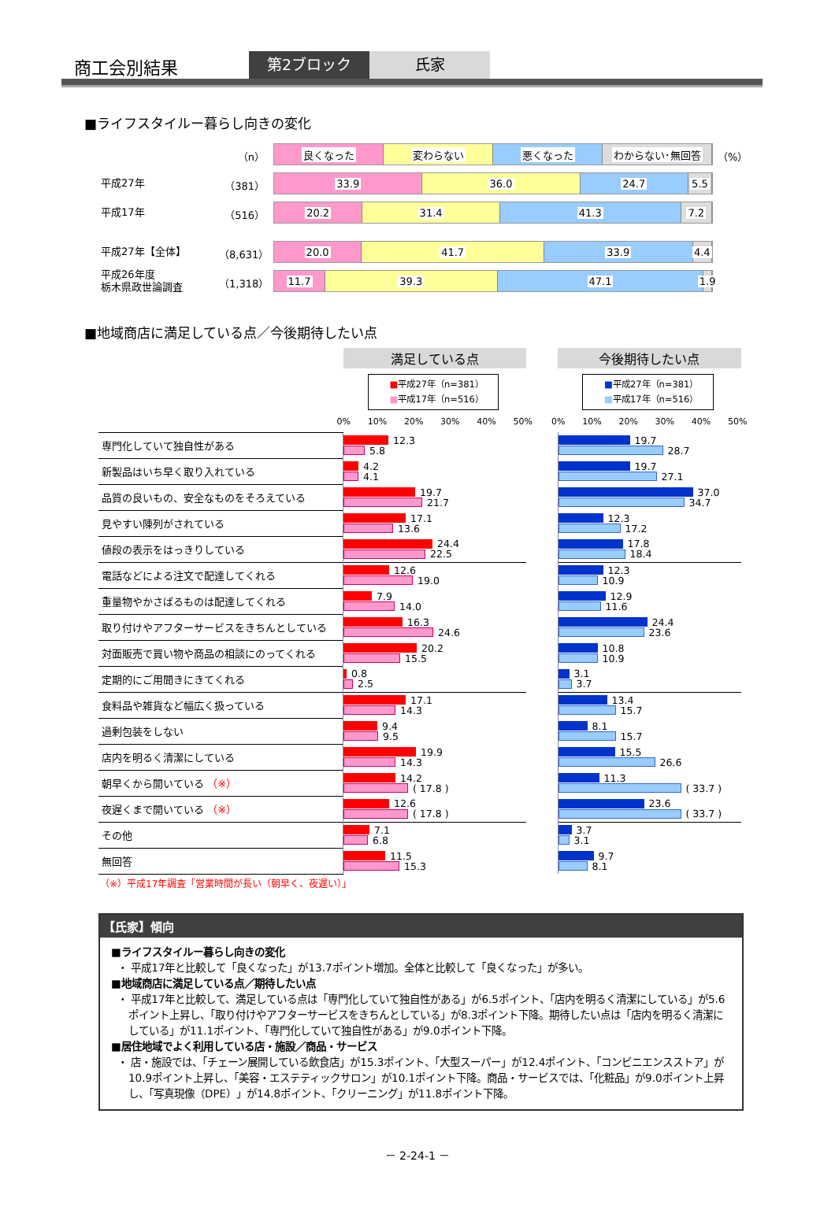商工会別結果
第2ブロック
氏家
■ライフスタイルー暮らし向きの変化
（n）
良くなった 変わらない 悪くなった わからない･無回答
（%）
平成27年
（381）
33.9 36.0 24.7 5.5
平成17年
（516）
20.2 31.4 41.3 7.2
平成27年【全体】
（8,631）
20.0 41.7 33.9 4.4
平成26年度
栃木県政世論調査
（1,318）
11.7 39.3 47.1 1.9
■地域商店に満足している点／今後期待したい点
| | 満足している点 | | 今後期待したい点 |
| | ■ 平成27年（n=381） ■ 平成17年（n=516） | | ■ 平成27年（n=381） ■ 平成17年（n=516） |
| | 0% 10% 20% 30% 40% 50% | | 0% 10% 20% 30% 40% 50% |
| 専門化していて独自性がある | 12.3 5.8 | | 19.7 28.7 |
| 新製品はいち早く取り入れている | 4.2 4.1 | | 19.7 27.1 |
| 品質の良いもの、安全なものをそろえている | 19.7 21.7 | | 37.0 34.7 |
| 見やすい陳列がされている | 17.1 13.6 | | 12.3 17.2 |
| 値段の表示をはっきりしている | 24.4 22.5 | | 17.8 18.4 |
| 電話などによる注文で配達してくれる | 12.6 19.0 | | 12.3 10.9 |
| 重量物やかさばるものは配達してくれる | 7.9 14.0 | | 12.9 11.6 |
| 取り付けやアフターサービスをきちんとしている | 16.3 24.6 | | 24.4 23.6 |
| 対面販売で買い物や商品の相談にのってくれる | 20.2 15.5 | | 10.8 10.9 |
| 定期的にご用聞きにきてくれる | 0.8 2.5 | | 3.1 3.7 |
| 食料品や雑貨など幅広く扱っている | 17.1 14.3 | | 13.4 15.7 |
| 過剰包装をしない | 9.4 9.5 | | 8.1 15.7 |
| 店内を明るく清潔にしている | 19.9 14.3 | | 15.5 26.6 |
| 朝早くから開いている （※） | 14.2 ( 17.8 ) | | 11.3 ( 33.7 ) |
| 夜遅くまで開いている （※） | 12.6 ( 17.8 ) | | 23.6 ( 33.7 ) |
| その他 | 7.1 6.8 | | 3.7 3.1 |
| 無回答 | 11.5 15.3 | | 9.7 8.1 |
（※）平成17年調査「営業時間が長い（朝早く、夜遅い）」
【氏家】傾向
■ライフスタイルー暮らし向きの変化
・ 平成17年と比較して「良くなった」が13.7ポイント増加。全体と比較して「良くなった」が多い。
■地域商店に満足している点／期待したい点
・ 平成17年と比較して、満足している点は「専門化していて独自性がある」が6.5ポイント、「店内を明るく清潔にしている」が5.6ポイント上昇し、「取り付けやアフターサービスをきちんとしている」が8.3ポイント下降。期待したい点は「店内を明るく清潔にしている」が11.1ポイント、「専門化していて独自性がある」が9.0ポイント下降。
■居住地域でよく利用している店・施設／商品・サービス
・ 店・施設では、「チェーン展開している飲食店」が15.3ポイント、「大型スーパー」が12.4ポイント、「コンビニエンスストア」が10.9ポイント上昇し、「美容・エステティックサロン」が10.1ポイント下降。商品・サービスでは、「化粧品」が9.0ポイント上昇し、「写真現像（DPE）」が14.8ポイント、「クリーニング」が11.8ポイント下降。
－ 2-24-1 －